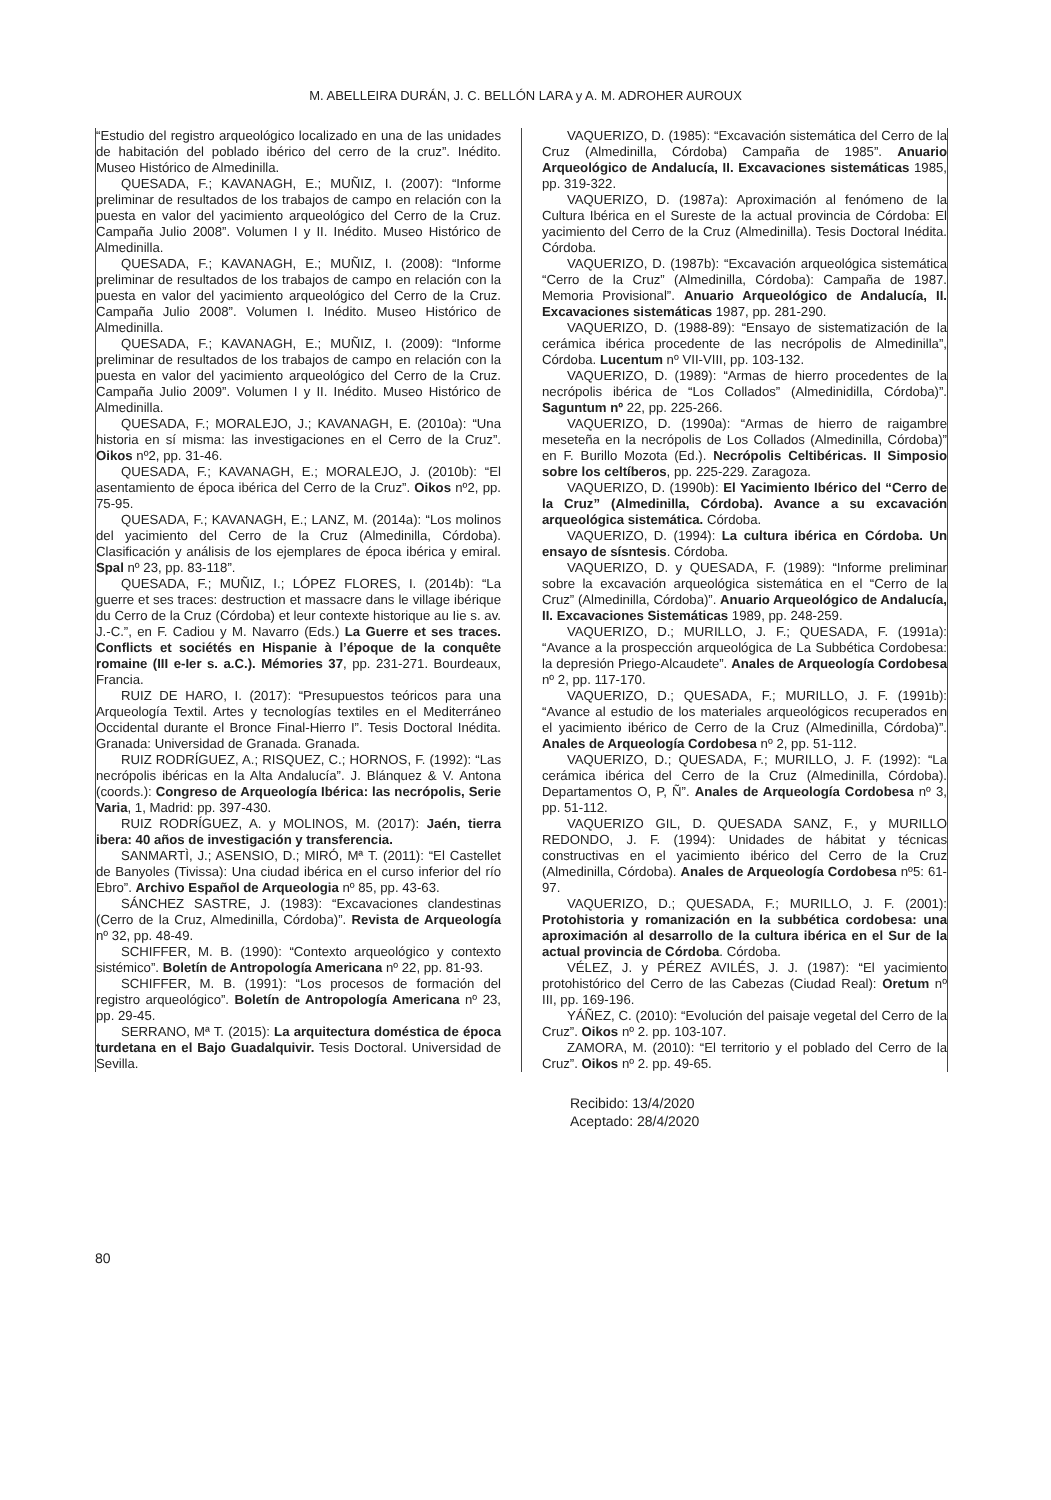M. ABELLEIRA DURÁN, J. C. BELLÓN LARA y A. M. ADROHER AUROUX
“Estudio del registro arqueológico localizado en una de las unidades de habitación del poblado ibérico del cerro de la cruz”. Inédito. Museo Histórico de Almedinilla.
QUESADA, F.; KAVANAGH, E.; MUÑIZ, I. (2007): “Informe preliminar de resultados de los trabajos de campo en relación con la puesta en valor del yacimiento arqueológico del Cerro de la Cruz. Campaña Julio 2008”. Volumen I y II. Inédito. Museo Histórico de Almedinilla.
QUESADA, F.; KAVANAGH, E.; MUÑIZ, I. (2008): “Informe preliminar de resultados de los trabajos de campo en relación con la puesta en valor del yacimiento arqueológico del Cerro de la Cruz. Campaña Julio 2008”. Volumen I. Inédito. Museo Histórico de Almedinilla.
QUESADA, F.; KAVANAGH, E.; MUÑIZ, I. (2009): “Informe preliminar de resultados de los trabajos de campo en relación con la puesta en valor del yacimiento arqueológico del Cerro de la Cruz. Campaña Julio 2009”. Volumen I y II. Inédito. Museo Histórico de Almedinilla.
QUESADA, F.; MORALEJO, J.; KAVANAGH, E. (2010a): “Una historia en sí misma: las investigaciones en el Cerro de la Cruz”. Oikos nº2, pp. 31-46.
QUESADA, F.; KAVANAGH, E.; MORALEJO, J. (2010b): “El asentamiento de época ibérica del Cerro de la Cruz”. Oikos nº2, pp. 75-95.
QUESADA, F.; KAVANAGH, E.; LANZ, M. (2014a): “Los molinos del yacimiento del Cerro de la Cruz (Almedinilla, Córdoba). Clasificación y análisis de los ejemplares de época ibérica y emiral. Spal nº 23, pp. 83-118”.
QUESADA, F.; MUÑIZ, I.; LÓPEZ FLORES, I. (2014b): “La guerre et ses traces: destruction et massacre dans le village ibérique du Cerro de la Cruz (Córdoba) et leur contexte historique au Iie s. av. J.-C.”, en F. Cadiou y M. Navarro (Eds.) La Guerre et ses traces. Conflicts et sociétés en Hispanie à l’époque de la conquête romaine (III e-Ier s. a.C.). Mémories 37, pp. 231-271. Bourdeaux, Francia.
RUIZ DE HARO, I. (2017): “Presupuestos teóricos para una Arqueología Textil. Artes y tecnologías textiles en el Mediterráneo Occidental durante el Bronce Final-Hierro I”. Tesis Doctoral Inédita. Granada: Universidad de Granada. Granada.
RUIZ RODRÍGUEZ, A.; RISQUEZ, C.; HORNOS, F. (1992): “Las necrópolis ibéricas en la Alta Andalucía”. J. Blánquez & V. Antona (coords.): Congreso de Arqueología Ibérica: las necrópolis, Serie Varia, 1, Madrid: pp. 397-430.
RUIZ RODRÍGUEZ, A. y MOLINOS, M. (2017): Jaén, tierra ibera: 40 años de investigación y transferencia.
SANMARTÌ, J.; ASENSIO, D.; MIRÓ, Mª T. (2011): “El Castellet de Banyoles (Tivissa): Una ciudad ibérica en el curso inferior del río Ebro”. Archivo Español de Arqueologia nº 85, pp. 43-63.
SÁNCHEZ SASTRE, J. (1983): “Excavaciones clandestinas (Cerro de la Cruz, Almedinilla, Córdoba)”. Revista de Arqueología nº 32, pp. 48-49.
SCHIFFER, M. B. (1990): “Contexto arqueológico y contexto sistémico”. Boletín de Antropología Americana nº 22, pp. 81-93.
SCHIFFER, M. B. (1991): “Los procesos de formación del registro arqueológico”. Boletín de Antropología Americana nº 23, pp. 29-45.
SERRANO, Mª T. (2015): La arquitectura doméstica de época turdetana en el Bajo Guadalquivir. Tesis Doctoral. Universidad de Sevilla.
VAQUERIZO, D. (1985): “Excavación sistemática del Cerro de la Cruz (Almedinilla, Córdoba) Campaña de 1985”. Anuario Arqueológico de Andalucía, II. Excavaciones sistemáticas 1985, pp. 319-322.
VAQUERIZO, D. (1987a): Aproximación al fenómeno de la Cultura Ibérica en el Sureste de la actual provincia de Córdoba: El yacimiento del Cerro de la Cruz (Almedinilla). Tesis Doctoral Inédita. Córdoba.
VAQUERIZO, D. (1987b): “Excavación arqueológica sistemática “Cerro de la Cruz” (Almedinilla, Córdoba): Campaña de 1987. Memoria Provisional”. Anuario Arqueológico de Andalucía, II. Excavaciones sistemáticas 1987, pp. 281-290.
VAQUERIZO, D. (1988-89): “Ensayo de sistematización de la cerámica ibérica procedente de las necrópolis de Almedinilla”, Córdoba. Lucentum nº VII-VIII, pp. 103-132.
VAQUERIZO, D. (1989): “Armas de hierro procedentes de la necrópolis ibérica de “Los Collados” (Almedinidilla, Córdoba)”. Saguntum nº 22, pp. 225-266.
VAQUERIZO, D. (1990a): “Armas de hierro de raigambre meseteña en la necrópolis de Los Collados (Almedinilla, Córdoba)” en F. Burillo Mozota (Ed.). Necrópolis Celtibéricas. II Simposio sobre los celtíberos, pp. 225-229. Zaragoza.
VAQUERIZO, D. (1990b): El Yacimiento Ibérico del “Cerro de la Cruz” (Almedinilla, Córdoba). Avance a su excavación arqueológica sistemática. Córdoba.
VAQUERIZO, D. (1994): La cultura ibérica en Córdoba. Un ensayo de sísntesis. Córdoba.
VAQUERIZO, D. y QUESADA, F. (1989): “Informe preliminar sobre la excavación arqueológica sistemática en el “Cerro de la Cruz” (Almedinilla, Córdoba)”. Anuario Arqueológico de Andalucía, II. Excavaciones Sistemáticas 1989, pp. 248-259.
VAQUERIZO, D.; MURILLO, J. F.; QUESADA, F. (1991a): “Avance a la prospección arqueológica de La Subbética Cordobesa: la depresión Priego-Alcaudete”. Anales de Arqueología Cordobesa nº 2, pp. 117-170.
VAQUERIZO, D.; QUESADA, F.; MURILLO, J. F. (1991b): “Avance al estudio de los materiales arqueológicos recuperados en el yacimiento ibérico de Cerro de la Cruz (Almedinilla, Córdoba)”. Anales de Arqueología Cordobesa nº 2, pp. 51-112.
VAQUERIZO, D.; QUESADA, F.; MURILLO, J. F. (1992): “La cerámica ibérica del Cerro de la Cruz (Almedinilla, Córdoba). Departamentos O, P, Ñ”. Anales de Arqueología Cordobesa nº 3, pp. 51-112.
VAQUERIZO GIL, D. QUESADA SANZ, F., y MURILLO REDONDO, J. F. (1994): Unidades de hábitat y técnicas constructivas en el yacimiento ibérico del Cerro de la Cruz (Almedinilla, Córdoba). Anales de Arqueología Cordobesa nº5: 61-97.
VAQUERIZO, D.; QUESADA, F.; MURILLO, J. F. (2001): Protohistoria y romanización en la subbética cordobesa: una aproximación al desarrollo de la cultura ibérica en el Sur de la actual provincia de Córdoba. Córdoba.
VÉLEZ, J. y PÉREZ AVILÉS, J. J. (1987): “El yacimiento protohistórico del Cerro de las Cabezas (Ciudad Real): Oretum nº III, pp. 169-196.
YÁÑEZ, C. (2010): “Evolución del paisaje vegetal del Cerro de la Cruz”. Oikos nº 2. pp. 103-107.
ZAMORA, M. (2010): “El territorio y el poblado del Cerro de la Cruz”. Oikos nº 2. pp. 49-65.
Recibido: 13/4/2020
Aceptado: 28/4/2020
80